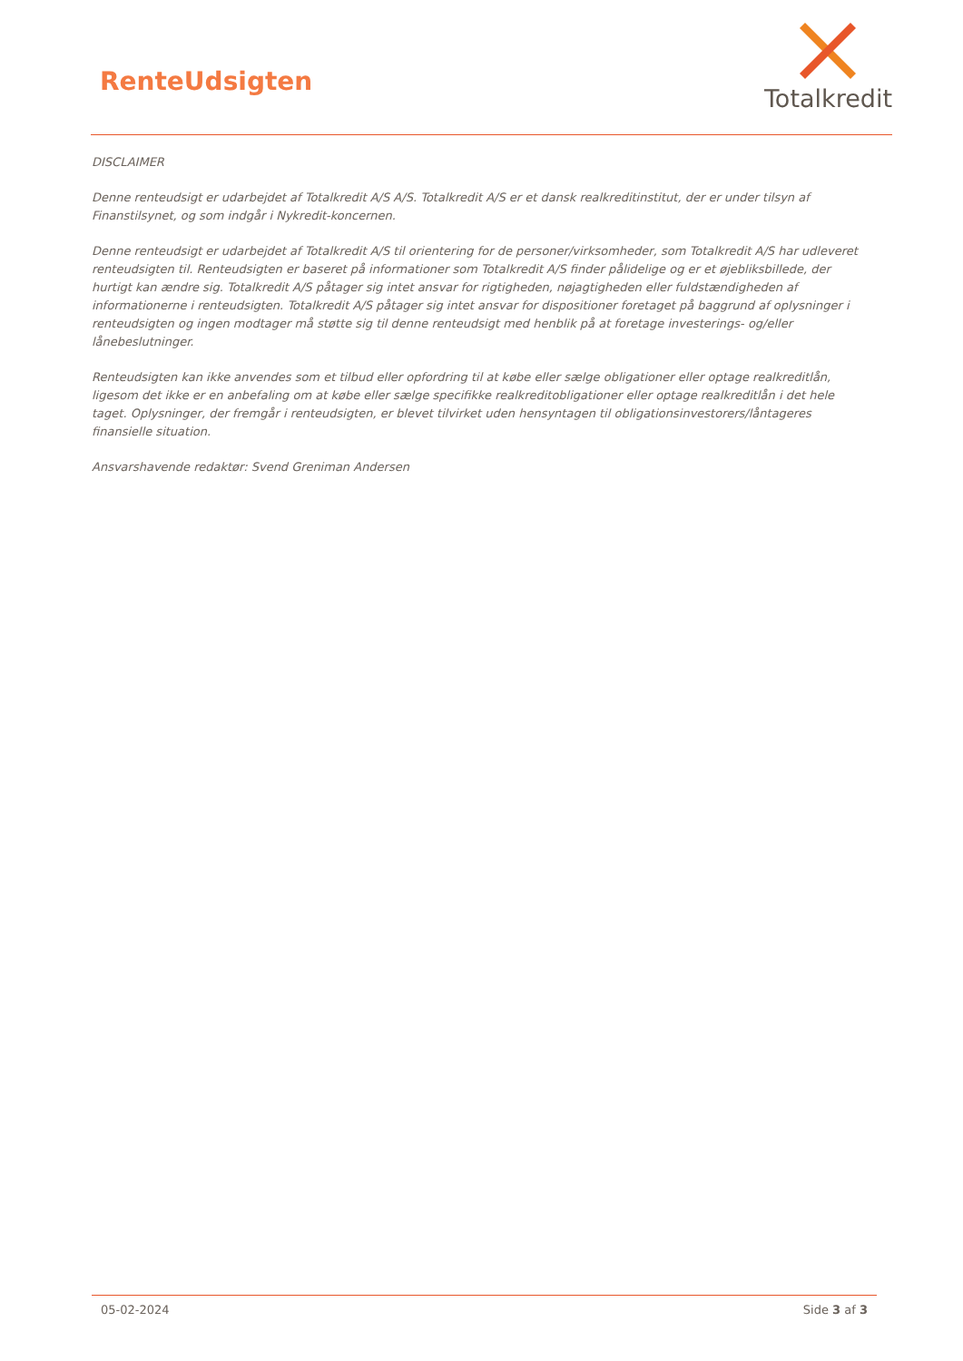RenteUdsigten
Totalkredit
DISCLAIMER
Denne renteudsigt er udarbejdet af Totalkredit A/S A/S. Totalkredit A/S er et dansk realkreditinstitut, der er under tilsyn af Finanstilsynet, og som indgår i Nykredit-koncernen.
Denne renteudsigt er udarbejdet af Totalkredit A/S til orientering for de personer/virksomheder, som Totalkredit A/S har udleveret renteudsigten til. Renteudsigten er baseret på informationer som Totalkredit A/S finder pålidelige og er et øjebliksbillede, der hurtigt kan ændre sig. Totalkredit A/S påtager sig intet ansvar for rigtigheden, nøjagtigheden eller fuldstændigheden af informationerne i renteudsigten. Totalkredit A/S påtager sig intet ansvar for dispositioner foretaget på baggrund af oplysninger i renteudsigten og ingen modtager må støtte sig til denne renteudsigt med henblik på at foretage investerings- og/eller lånebeslutninger.
Renteudsigten kan ikke anvendes som et tilbud eller opfordring til at købe eller sælge obligationer eller optage realkreditlån, ligesom det ikke er en anbefaling om at købe eller sælge specifikke realkreditobligationer eller optage realkreditlån i det hele taget. Oplysninger, der fremgår i renteudsigten, er blevet tilvirket uden hensyntagen til obligationsinvestorers/låntageres finansielle situation.
Ansvarshavende redaktør: Svend Greniman Andersen
05-02-2024 Side 3 af 3